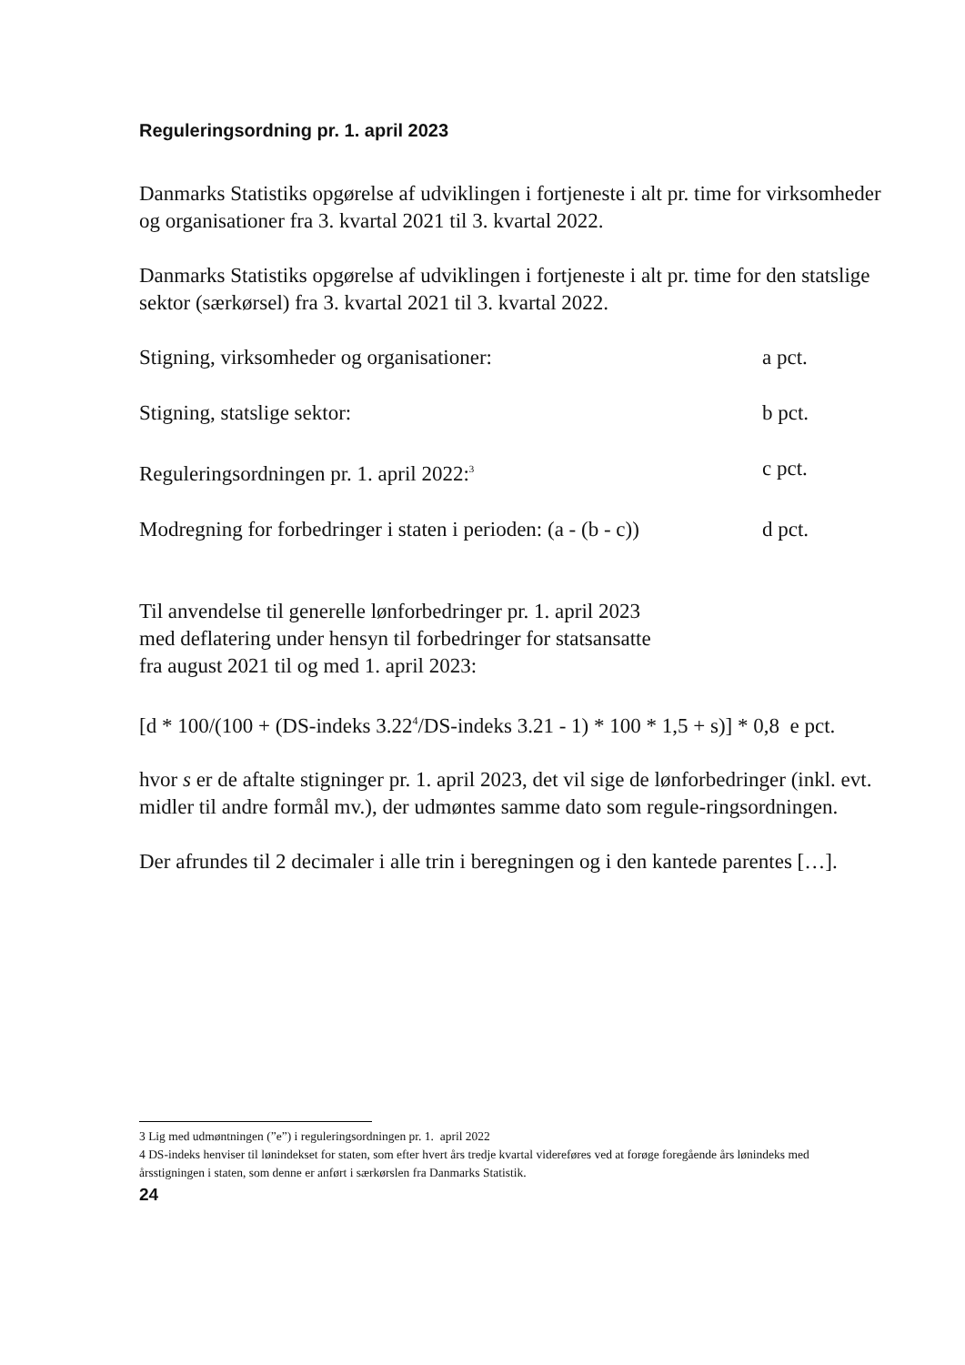Reguleringsordning pr. 1. april 2023
Danmarks Statistiks opgørelse af udviklingen i fortjeneste i alt pr. time for virksomheder og organisationer fra 3. kvartal 2021 til 3. kvartal 2022.
Danmarks Statistiks opgørelse af udviklingen i fortjeneste i alt pr. time for den statslige sektor (særkørsel) fra 3. kvartal 2021 til 3. kvartal 2022.
Stigning, virksomheder og organisationer: a pct.
Stigning, statslige sektor: b pct.
Reguleringsordningen pr. 1. april 2022:<sup>3</sup> c pct.
Modregning for forbedringer i staten i perioden: (a - (b - c)) d pct.
Til anvendelse til generelle lønforbedringer pr. 1. april 2023
med deflatering under hensyn til forbedringer for statsansatte
fra august 2021 til og med 1. april 2023:
[d * 100/(100 + (DS-indeks 3.22<sup>4</sup>/DS-indeks 3.21 - 1) * 100 * 1,5 + s)] * 0,8 e pct.
hvor s er de aftalte stigninger pr. 1. april 2023, det vil sige de lønforbedringer (inkl. evt. midler til andre formål mv.), der udmøntes samme dato som regule-ringsordningen.
Der afrundes til 2 decimaler i alle trin i beregningen og i den kantede parentes […].
3 Lig med udmøntningen (”e”) i reguleringsordningen pr. 1. april 2022
4 DS-indeks henviser til lønindekset for staten, som efter hvert års tredje kvartal videreføres ved at forøge foregående års lønindeks med årsstigningen i staten, som denne er anført i særkørslen fra Danmarks Statistik.
24